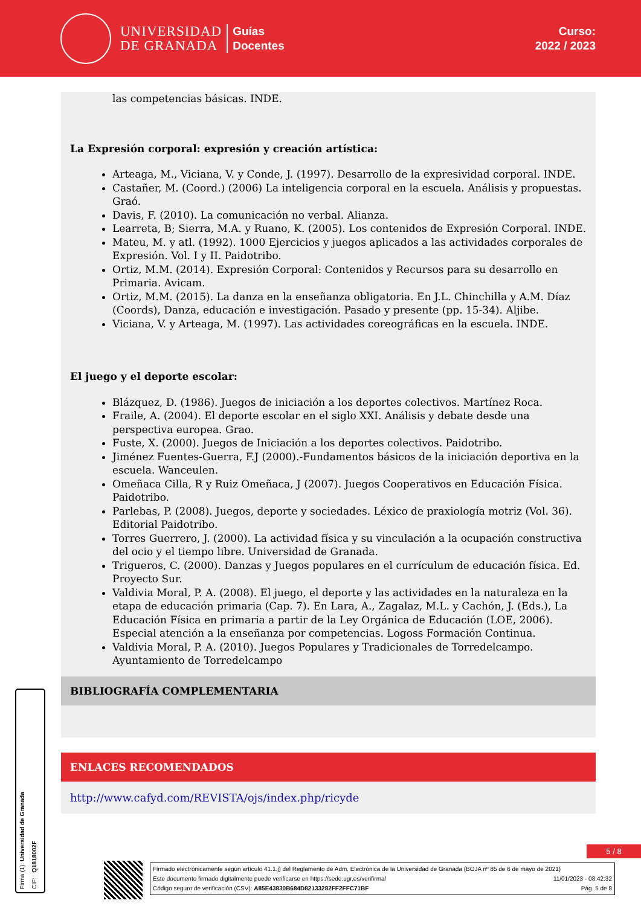UNIVERSIDAD
DE GRANADA
Guías
Docentes
Curso:
2022 / 2023
las competencias básicas. INDE.
La Expresión corporal: expresión y creación artística:
Arteaga, M., Viciana, V. y Conde, J. (1997). Desarrollo de la expresividad corporal. INDE.
Castañer, M. (Coord.) (2006) La inteligencia corporal en la escuela. Análisis y propuestas. Graó.
Davis, F. (2010). La comunicación no verbal. Alianza.
Learreta, B; Sierra, M.A. y Ruano, K. (2005). Los contenidos de Expresión Corporal. INDE.
Mateu, M. y atl. (1992). 1000 Ejercicios y juegos aplicados a las actividades corporales de Expresión. Vol. I y II. Paidotribo.
Ortiz, M.M. (2014). Expresión Corporal: Contenidos y Recursos para su desarrollo en Primaria. Avicam.
Ortiz, M.M. (2015). La danza en la enseñanza obligatoria. En J.L. Chinchilla y A.M. Díaz (Coords), Danza, educación e investigación. Pasado y presente (pp. 15-34). Aljibe.
Viciana, V. y Arteaga, M. (1997). Las actividades coreográficas en la escuela. INDE.
El juego y el deporte escolar:
Blázquez, D. (1986). Juegos de iniciación a los deportes colectivos. Martínez Roca.
Fraile, A. (2004). El deporte escolar en el siglo XXI. Análisis y debate desde una perspectiva europea. Grao.
Fuste, X. (2000). Juegos de Iniciación a los deportes colectivos. Paidotribo.
Jiménez Fuentes-Guerra, F.J (2000).-Fundamentos básicos de la iniciación deportiva en la escuela. Wanceulen.
Omeñaca Cilla, R y Ruiz Omeñaca, J (2007). Juegos Cooperativos en Educación Física. Paidotribo.
Parlebas, P. (2008). Juegos, deporte y sociedades. Léxico de praxiología motriz (Vol. 36). Editorial Paidotribo.
Torres Guerrero, J. (2000). La actividad física y su vinculación a la ocupación constructiva del ocio y el tiempo libre. Universidad de Granada.
Trigueros, C. (2000). Danzas y Juegos populares en el currículum de educación física. Ed. Proyecto Sur.
Valdivia Moral, P. A. (2008). El juego, el deporte y las actividades en la naturaleza en la etapa de educación primaria (Cap. 7). En Lara, A., Zagalaz, M.L. y Cachón, J. (Eds.), La Educación Física en primaria a partir de la Ley Orgánica de Educación (LOE, 2006). Especial atención a la enseñanza por competencias. Logoss Formación Continua.
Valdivia Moral, P. A. (2010). Juegos Populares y Tradicionales de Torredelcampo. Ayuntamiento de Torredelcampo
BIBLIOGRAFÍA COMPLEMENTARIA
ENLACES RECOMENDADOS
http://www.cafyd.com/REVISTA/ojs/index.php/ricyde
5 / 8
Firma (1): Universidad de Granada
CIF: Q1818002F
Firmado electrónicamente según artículo 41.1.j) del Reglamento de Adm. Electrónica de la Universidad de Granada (BOJA nº 85 de 6 de mayo de 2021)
Este documento firmado digitalmente puede verificarse en https://sede.ugr.es/verifirma/ 11/01/2023 - 08:42:32
Código seguro de verificación (CSV): A85E43830B684D82133282FF2FFC71BF Pág. 5 de 8